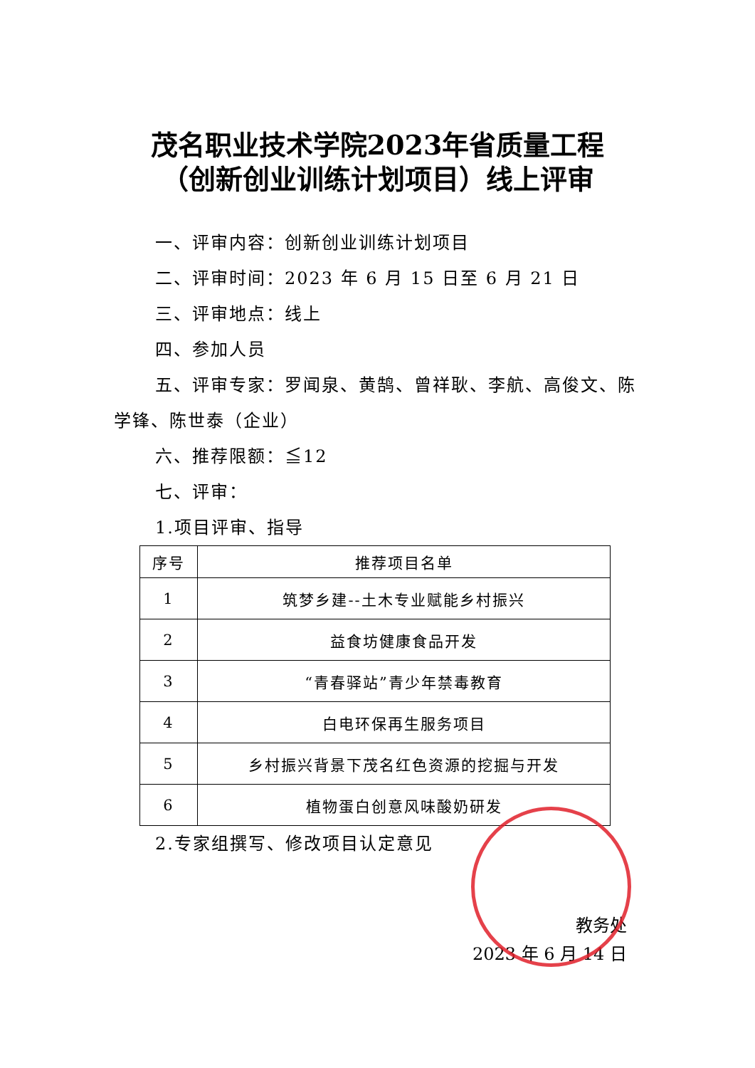茂名职业技术学院2023年省质量工程
（创新创业训练计划项目）线上评审
一、评审内容：创新创业训练计划项目
二、评审时间：2023 年 6 月 15 日至 6 月 21 日
三、评审地点：线上
四、参加人员
五、评审专家：罗闻泉、黄鹄、曾祥耿、李航、高俊文、陈学锋、陈世泰（企业）
六、推荐限额：≦12
七、评审：
1.项目评审、指导
| 序号 | 推荐项目名单 |
| --- | --- |
| 1 | 筑梦乡建--土木专业赋能乡村振兴 |
| 2 | 益食坊健康食品开发 |
| 3 | “青春驿站”青少年禁毒教育 |
| 4 | 白电环保再生服务项目 |
| 5 | 乡村振兴背景下茂名红色资源的挖掘与开发 |
| 6 | 植物蛋白创意风味酸奶研发 |
2.专家组撰写、修改项目认定意见
教务处
2023 年 6 月 14 日